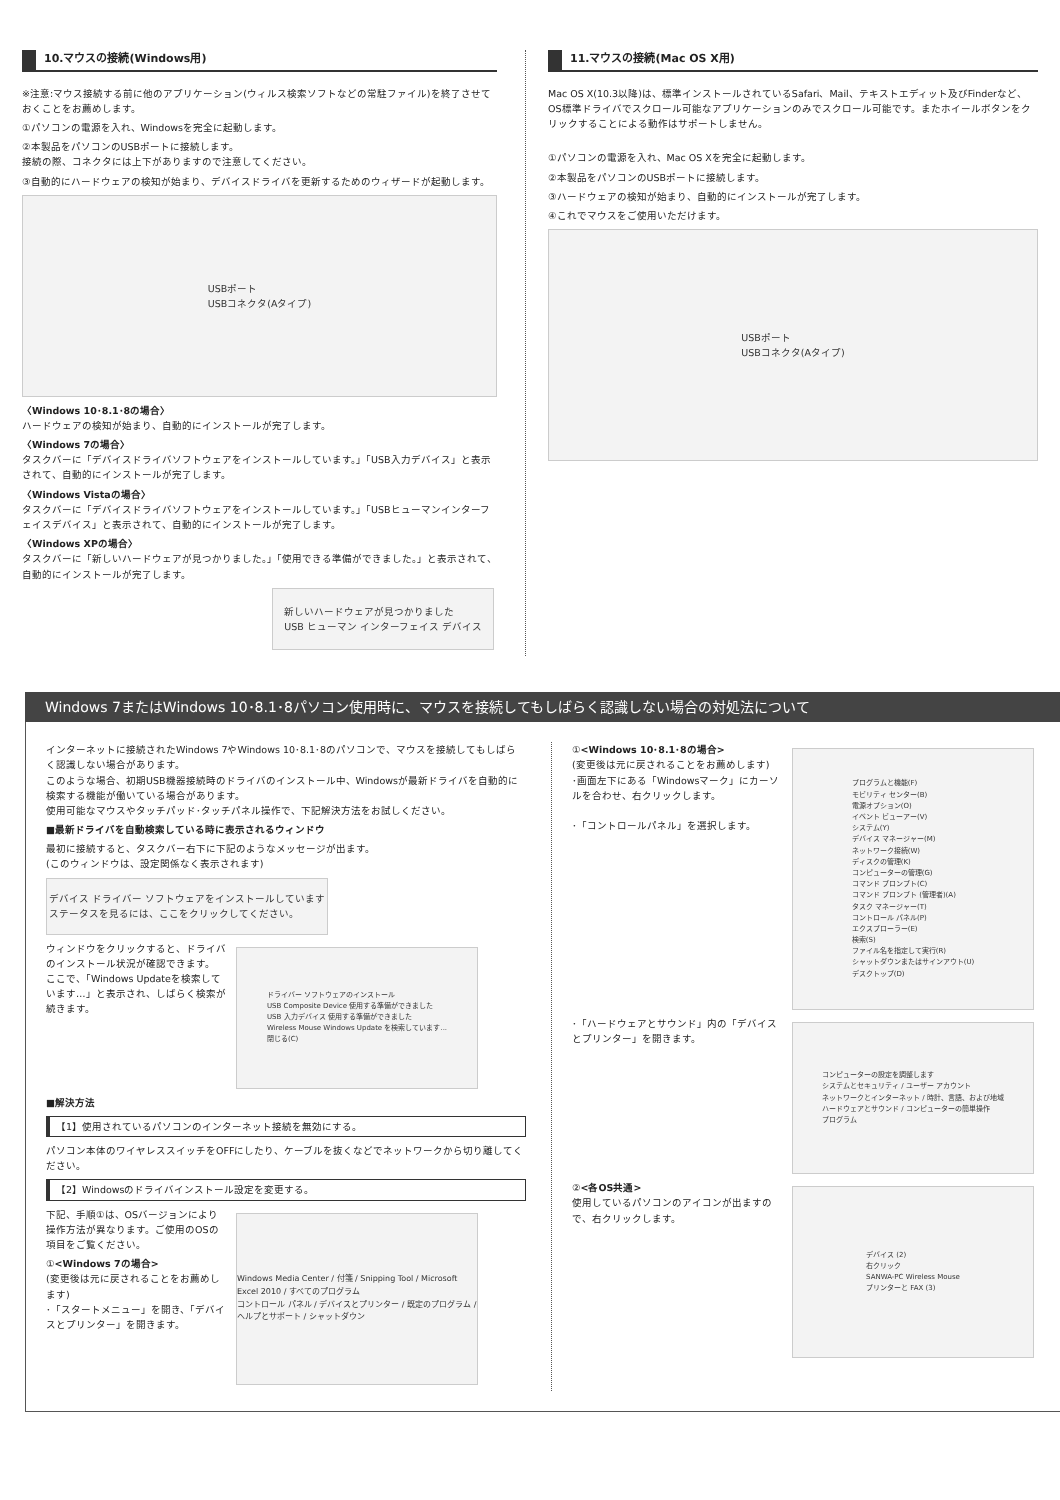10.マウスの接続(Windows用)
※注意:マウス接続する前に他のアプリケーション(ウィルス検索ソフトなどの常駐ファイル)を終了させておくことをお薦めします。
①パソコンの電源を入れ、Windowsを完全に起動します。
②本製品をパソコンのUSBポートに接続します。
接続の際、コネクタには上下がありますので注意してください。
③自動的にハードウェアの検知が始まり、デバイスドライバを更新するためのウィザードが起動します。
USBポート
USBコネクタ(Aタイプ)
〈Windows 10･8.1･8の場合〉
ハードウェアの検知が始まり、自動的にインストールが完了します。
〈Windows 7の場合〉
タスクバーに「デバイスドライバソフトウェアをインストールしています。」「USB入力デバイス」と表示されて、自動的にインストールが完了します。
〈Windows Vistaの場合〉
タスクバーに「デバイスドライバソフトウェアをインストールしています。」「USBヒューマンインターフェイスデバイス」と表示されて、自動的にインストールが完了します。
〈Windows XPの場合〉
タスクバーに「新しいハードウェアが見つかりました。」「使用できる準備ができました。」と表示されて、自動的にインストールが完了します。
新しいハードウェアが見つかりました
USB ヒューマン インターフェイス デバイス
11.マウスの接続(Mac OS X用)
Mac OS X(10.3以降)は、標準インストールされているSafari、Mail、テキストエディット及びFinderなど、OS標準ドライバでスクロール可能なアプリケーションのみでスクロール可能です。またホイールボタンをクリックすることによる動作はサポートしません。
①パソコンの電源を入れ、Mac OS Xを完全に起動します。
②本製品をパソコンのUSBポートに接続します。
③ハードウェアの検知が始まり、自動的にインストールが完了します。
④これでマウスをご使用いただけます。
USBポート
USBコネクタ(Aタイプ)
Windows 7またはWindows 10･8.1･8パソコン使用時に、マウスを接続してもしばらく認識しない場合の対処法について
インターネットに接続されたWindows 7やWindows 10･8.1･8のパソコンで、マウスを接続してもしばらく認識しない場合があります。
このような場合、初期USB機器接続時のドライバのインストール中、Windowsが最新ドライバを自動的に検索する機能が働いている場合があります。
使用可能なマウスやタッチパッド･タッチパネル操作で、下記解決方法をお試しください。
■最新ドライバを自動検索している時に表示されるウィンドウ
最初に接続すると、タスクバー右下に下記のようなメッセージが出ます。
(このウィンドウは、設定関係なく表示されます)
デバイス ドライバー ソフトウェアをインストールしています
ステータスを見るには、ここをクリックしてください。
ウィンドウをクリックすると、ドライバのインストール状況が確認できます。
ここで、「Windows Updateを検索しています…」と表示され、しばらく検索が続きます。
ドライバー ソフトウェアのインストール
USB Composite Device 使用する準備ができました
USB 入力デバイス 使用する準備ができました
Wireless Mouse Windows Update を検索しています...
閉じる(C)
■解決方法
【1】使用されているパソコンのインターネット接続を無効にする。
パソコン本体のワイヤレススイッチをOFFにしたり、ケーブルを抜くなどでネットワークから切り離してください。
【2】Windowsのドライバインストール設定を変更する。
下記、手順①は、OSバージョンにより操作方法が異なります。ご使用のOSの項目をご覧ください。
①<Windows 7の場合>
(変更後は元に戻されることをお薦めします)
･「スタートメニュー」を開き、「デバイスとプリンター」を開きます。
Windows Media Center / 付箋 / Snipping Tool / Microsoft Excel 2010 / すべてのプログラム
コントロール パネル / デバイスとプリンター / 既定のプログラム / ヘルプとサポート / シャットダウン
①<Windows 10･8.1･8の場合>
(変更後は元に戻されることをお薦めします)
･画面左下にある「Windowsマーク」にカーソルを合わせ、右クリックします。
･「コントロールパネル」を選択します。
プログラムと機能(F)
モビリティ センター(B)
電源オプション(O)
イベント ビューアー(V)
システム(Y)
デバイス マネージャー(M)
ネットワーク接続(W)
ディスクの管理(K)
コンピューターの管理(G)
コマンド プロンプト(C)
コマンド プロンプト (管理者)(A)
タスク マネージャー(T)
コントロール パネル(P)
エクスプローラー(E)
検索(S)
ファイル名を指定して実行(R)
シャットダウンまたはサインアウト(U)
デスクトップ(D)
･「ハードウェアとサウンド」内の「デバイスとプリンター」を開きます。
コンピューターの設定を調整します
システムとセキュリティ / ユーザー アカウント
ネットワークとインターネット / 時計、言語、および地域
ハードウェアとサウンド / コンピューターの簡単操作
プログラム
②<各OS共通>
使用しているパソコンのアイコンが出ますので、右クリックします。
デバイス (2)
右クリック
SANWA-PC Wireless Mouse
プリンターと FAX (3)